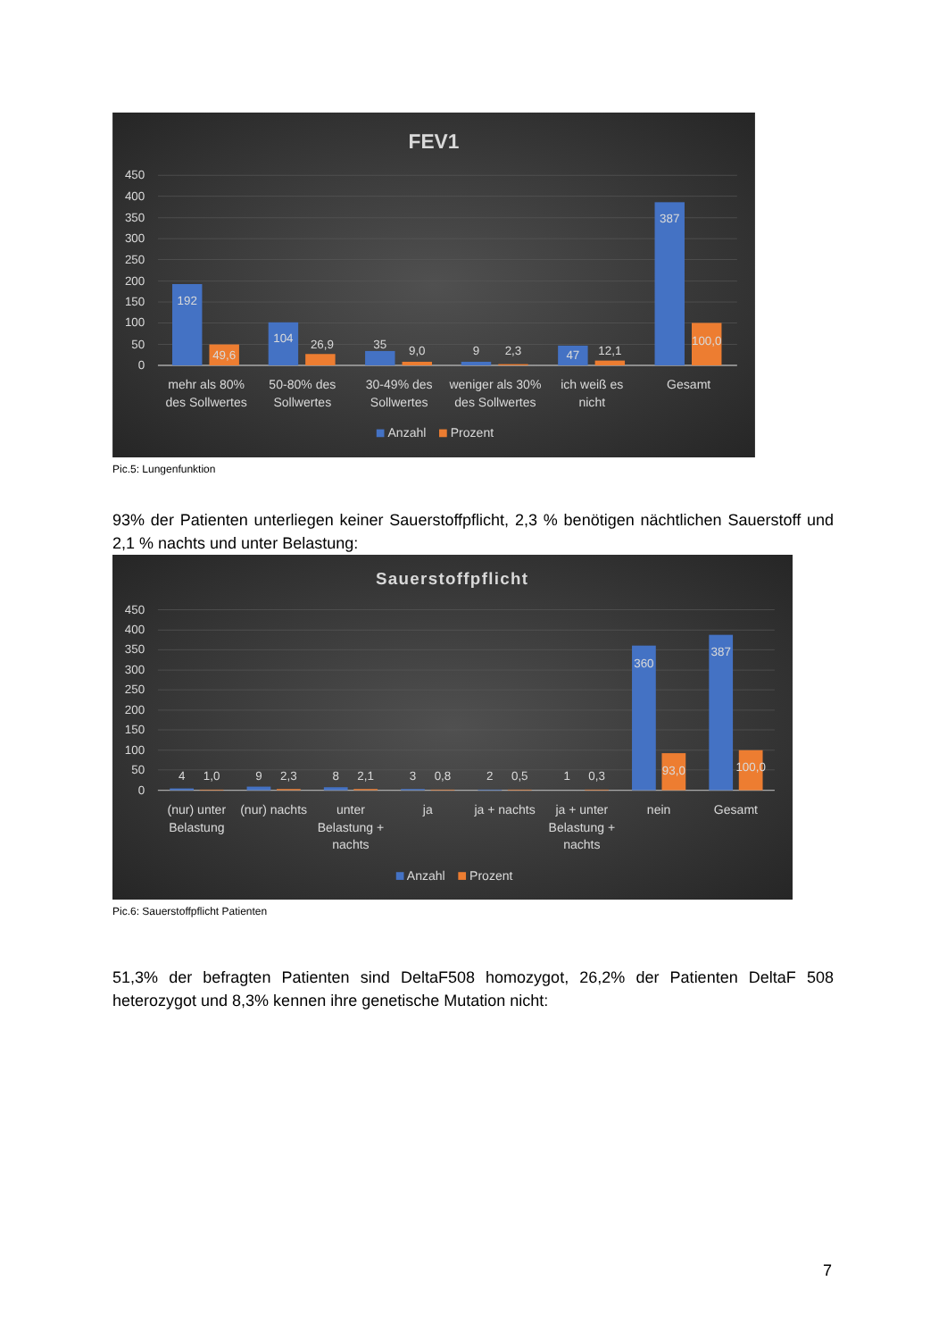FEV1
450
400
350
300
250
200
150
100
50
0
192
49,6
104
26,9
35
9,0
9
2,3
47
12,1
387
100,0
mehr als 80%
des Sollwertes
50-80% des
Sollwertes
30-49% des
Sollwertes
weniger als 30%
des Sollwertes
ich weiß es
nicht
Gesamt
Anzahl
Prozent
Pic.5: Lungenfunktion
93% der Patienten unterliegen keiner Sauerstoffpflicht, 2,3 % benötigen nächtlichen Sauerstoff und 2,1 % nachts und unter Belastung:
Sauerstoffpflicht
450
400
350
300
250
200
150
100
50
0
4
1,0
9
2,3
8
2,1
3
0,8
2
0,5
1
0,3
360
93,0
387
100,0
(nur) unter
Belastung
(nur) nachts
unter
Belastung +
nachts
ja
ja + nachts
ja + unter
Belastung +
nachts
nein
Gesamt
Anzahl
Prozent
Pic.6: Sauerstoffpflicht Patienten
51,3% der befragten Patienten sind DeltaF508 homozygot, 26,2% der Patienten DeltaF 508 heterozygot und 8,3% kennen ihre genetische Mutation nicht:
7